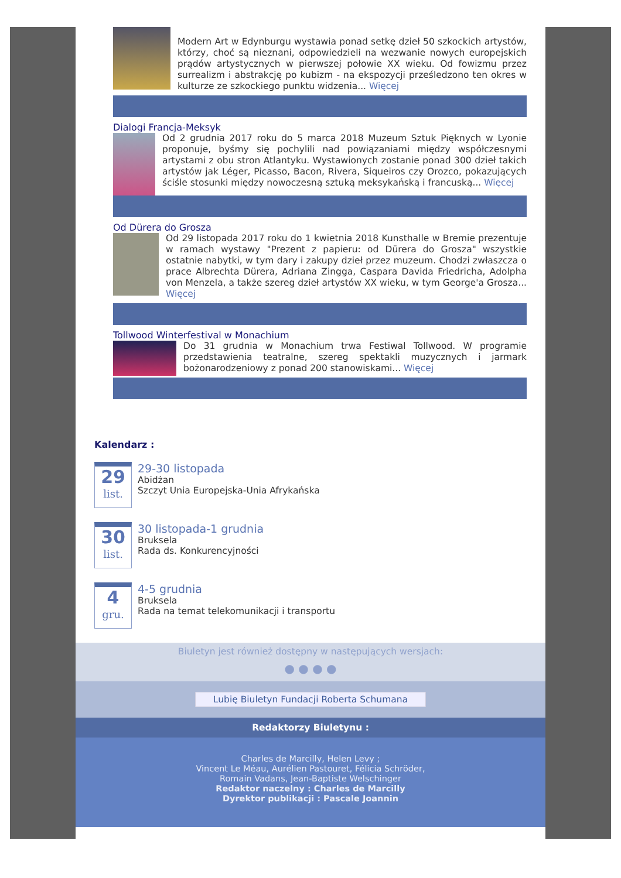Modern Art w Edynburgu wystawia ponad setkę dzieł 50 szkockich artystów, którzy, choć są nieznani, odpowiedzieli na wezwanie nowych europejskich prądów artystycznych w pierwszej połowie XX wieku. Od fowizmu przez surrealizm i abstrakcję po kubizm - na ekspozycji prześledzono ten okres w kulturze ze szkockiego punktu widzenia... Więcej
Dialogi Francja-Meksyk
Od 2 grudnia 2017 roku do 5 marca 2018 Muzeum Sztuk Pięknych w Lyonie proponuje, byśmy się pochylili nad powiązaniami między współczesnymi artystami z obu stron Atlantyku. Wystawionych zostanie ponad 300 dzieł takich artystów jak Léger, Picasso, Bacon, Rivera, Siqueiros czy Orozco, pokazujących ściśle stosunki między nowoczesną sztuką meksykańską i francuską... Więcej
Od Dürera do Grosza
Od 29 listopada 2017 roku do 1 kwietnia 2018 Kunsthalle w Bremie prezentuje w ramach wystawy "Prezent z papieru: od Dürera do Grosza" wszystkie ostatnie nabytki, w tym dary i zakupy dzieł przez muzeum. Chodzi zwłaszcza o prace Albrechta Dürera, Adriana Zingga, Caspara Davida Friedricha, Adolpha von Menzela, a także szereg dzieł artystów XX wieku, w tym George'a Grosza... Więcej
Tollwood Winterfestival w Monachium
Do 31 grudnia w Monachium trwa Festiwal Tollwood. W programie przedstawienia teatralne, szereg spektakli muzycznych i jarmark bożonarodzeniowy z ponad 200 stanowiskami... Więcej
Kalendarz :
29
list.
29-30 listopada
Abidżan
Szczyt Unia Europejska-Unia Afrykańska
30
list.
30 listopada-1 grudnia
Bruksela
Rada ds. Konkurencyjności
4
gru.
4-5 grudnia
Bruksela
Rada na temat telekomunikacji i transportu
Biuletyn jest również dostępny w następujących wersjach:
● ● ● ●
Lubię Biuletyn Fundacji Roberta Schumana
Redaktorzy Biuletynu :
Charles de Marcilly, Helen Levy ;
Vincent Le Méau, Aurélien Pastouret, Félicia Schröder,
Romain Vadans, Jean-Baptiste Welschinger
Redaktor naczelny : Charles de Marcilly
Dyrektor publikacji : Pascale Joannin